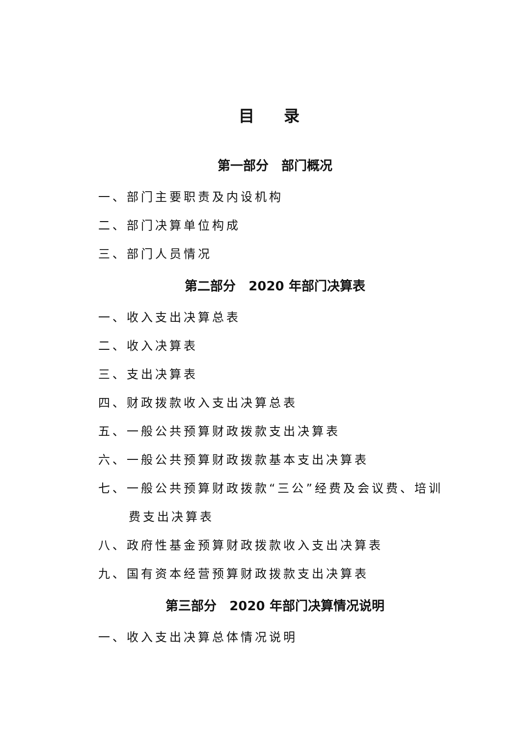目 录
第一部分　部门概况
一、部门主要职责及内设机构
二、部门决算单位构成
三、部门人员情况
第二部分　2020 年部门决算表
一、收入支出决算总表
二、收入决算表
三、支出决算表
四、财政拨款收入支出决算总表
五、一般公共预算财政拨款支出决算表
六、一般公共预算财政拨款基本支出决算表
七、一般公共预算财政拨款“三公”经费及会议费、培训
费支出决算表
八、政府性基金预算财政拨款收入支出决算表
九、国有资本经营预算财政拨款支出决算表
第三部分　2020 年部门决算情况说明
一、收入支出决算总体情况说明